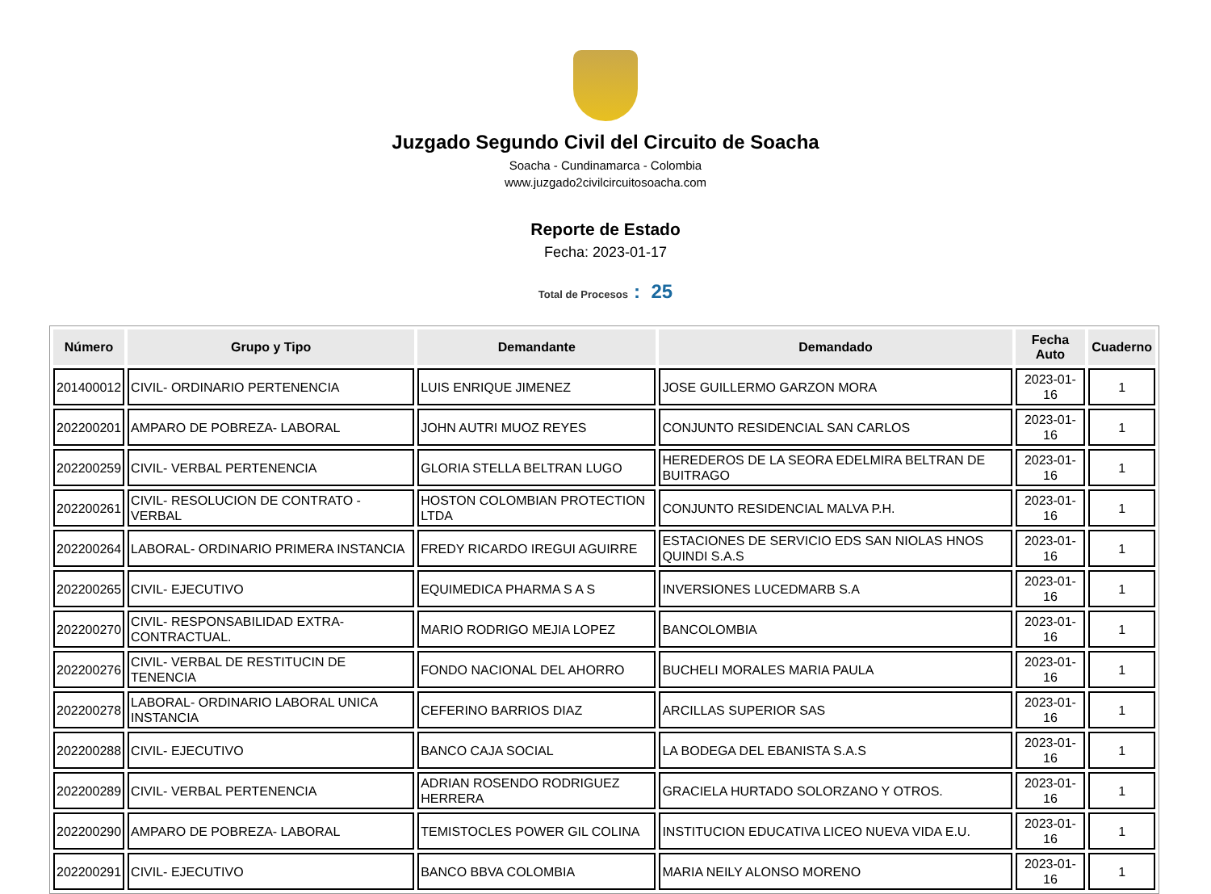Juzgado Segundo Civil del Circuito de Soacha
Soacha - Cundinamarca - Colombia
www.juzgado2civilcircuitosoacha.com
Reporte de Estado
Fecha: 2023-01-17
Total de Procesos : 25
| Número | Grupo y Tipo | Demandante | Demandado | Fecha Auto | Cuaderno |
| --- | --- | --- | --- | --- | --- |
| 201400012 | CIVIL- ORDINARIO PERTENENCIA | LUIS ENRIQUE JIMENEZ | JOSE GUILLERMO GARZON MORA | 2023-01-16 | 1 |
| 202200201 | AMPARO DE POBREZA- LABORAL | JOHN AUTRI MUOZ REYES | CONJUNTO RESIDENCIAL SAN CARLOS | 2023-01-16 | 1 |
| 202200259 | CIVIL- VERBAL PERTENENCIA | GLORIA STELLA BELTRAN LUGO | HEREDEROS DE LA SEORA EDELMIRA BELTRAN DE BUITRAGO | 2023-01-16 | 1 |
| 202200261 | CIVIL- RESOLUCION DE CONTRATO - VERBAL | HOSTON COLOMBIAN PROTECTION LTDA | CONJUNTO RESIDENCIAL MALVA P.H. | 2023-01-16 | 1 |
| 202200264 | LABORAL- ORDINARIO PRIMERA INSTANCIA | FREDY RICARDO IREGUI AGUIRRE | ESTACIONES DE SERVICIO EDS SAN NIOLAS HNOS QUINDI S.A.S | 2023-01-16 | 1 |
| 202200265 | CIVIL- EJECUTIVO | EQUIMEDICA PHARMA S A S | INVERSIONES LUCEDMARB S.A | 2023-01-16 | 1 |
| 202200270 | CIVIL- RESPONSABILIDAD EXTRA-CONTRACTUAL. | MARIO RODRIGO MEJIA LOPEZ | BANCOLOMBIA | 2023-01-16 | 1 |
| 202200276 | CIVIL- VERBAL DE RESTITUCIN DE TENENCIA | FONDO NACIONAL DEL AHORRO | BUCHELI MORALES MARIA PAULA | 2023-01-16 | 1 |
| 202200278 | LABORAL- ORDINARIO LABORAL UNICA INSTANCIA | CEFERINO BARRIOS DIAZ | ARCILLAS SUPERIOR SAS | 2023-01-16 | 1 |
| 202200288 | CIVIL- EJECUTIVO | BANCO CAJA SOCIAL | LA BODEGA DEL EBANISTA S.A.S | 2023-01-16 | 1 |
| 202200289 | CIVIL- VERBAL PERTENENCIA | ADRIAN ROSENDO RODRIGUEZ HERRERA | GRACIELA HURTADO SOLORZANO Y OTROS. | 2023-01-16 | 1 |
| 202200290 | AMPARO DE POBREZA- LABORAL | TEMISTOCLES POWER GIL COLINA | INSTITUCION EDUCATIVA LICEO NUEVA VIDA E.U. | 2023-01-16 | 1 |
| 202200291 | CIVIL- EJECUTIVO | BANCO BBVA COLOMBIA | MARIA NEILY ALONSO MORENO | 2023-01-16 | 1 |